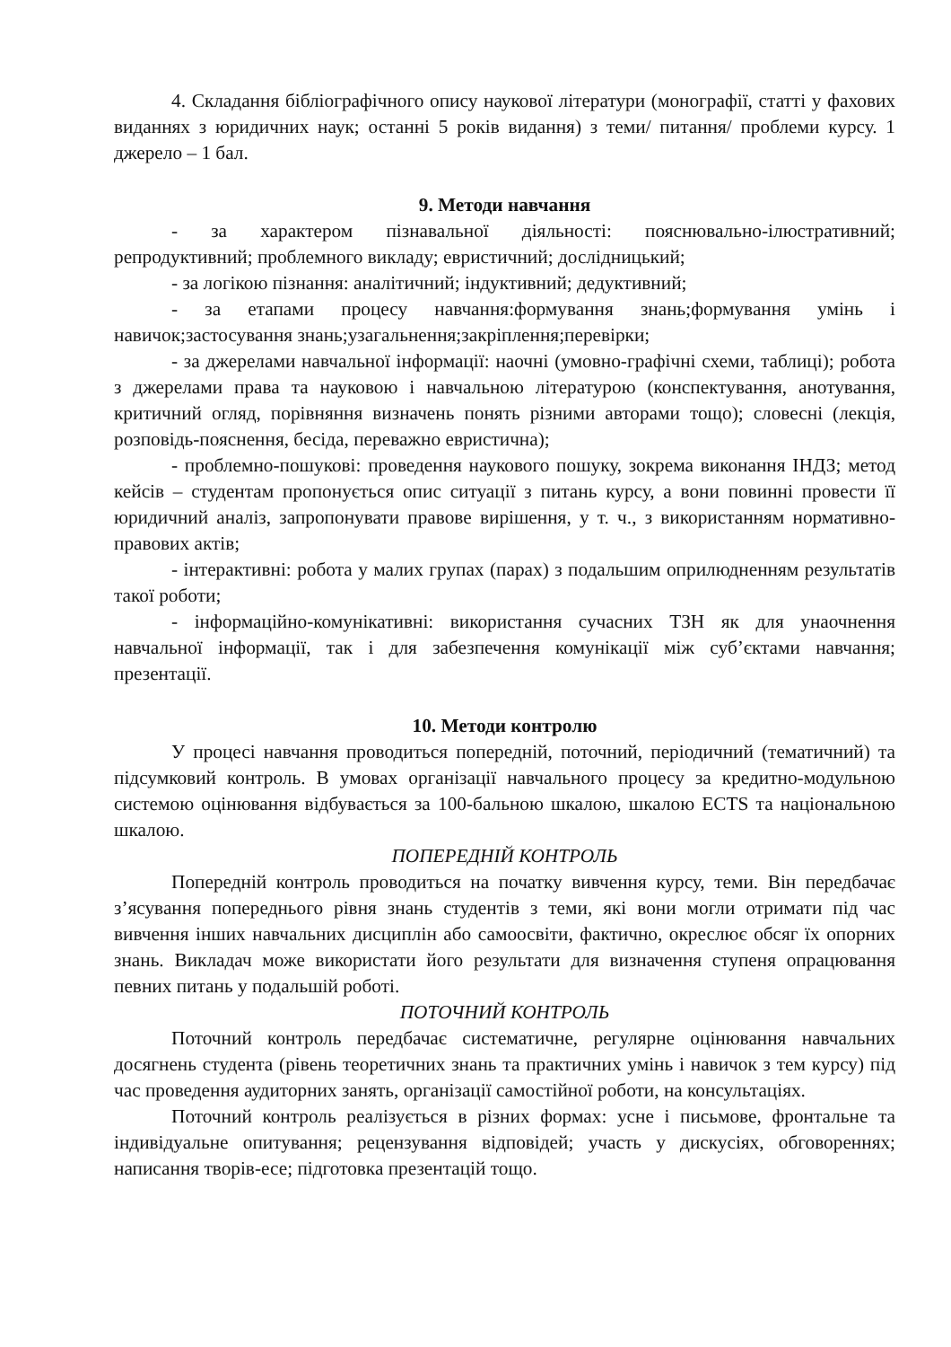4. Складання бібліографічного опису наукової літератури (монографії, статті у фахових виданнях з юридичних наук; останні 5 років видання) з теми/ питання/ проблеми курсу. 1 джерело – 1 бал.
9. Методи навчання
- за характером пізнавальної діяльності: пояснювально-ілюстративний; репродуктивний; проблемного викладу; евристичний; дослідницький;
- за логікою пізнання: аналітичний; індуктивний; дедуктивний;
- за етапами процесу навчання:формування знань;формування умінь і навичок;застосування знань;узагальнення;закріплення;перевірки;
- за джерелами навчальної інформації: наочні (умовно-графічні схеми, таблиці); робота з джерелами права та науковою і навчальною літературою (конспектування, анотування, критичний огляд, порівняння визначень понять різними авторами тощо); словесні (лекція, розповідь-пояснення, бесіда, переважно евристична);
- проблемно-пошукові: проведення наукового пошуку, зокрема виконання ІНДЗ; метод кейсів – студентам пропонується опис ситуації з питань курсу, а вони повинні провести її юридичний аналіз, запропонувати правове вирішення, у т. ч., з використанням нормативно-правових актів;
- інтерактивні: робота у малих групах (парах) з подальшим оприлюдненням результатів такої роботи;
- інформаційно-комунікативні: використання сучасних ТЗН як для унаочнення навчальної інформації, так і для забезпечення комунікації між суб’єктами навчання; презентації.
10. Методи контролю
У процесі навчання проводиться попередній, поточний, періодичний (тематичний) та підсумковий контроль. В умовах організації навчального процесу за кредитно-модульною системою оцінювання відбувається за 100-бальною шкалою, шкалою ECTS та національною шкалою.
ПОПЕРЕДНІЙ КОНТРОЛЬ
Попередній контроль проводиться на початку вивчення курсу, теми. Він передбачає з’ясування попереднього рівня знань студентів з теми, які вони могли отримати під час вивчення інших навчальних дисциплін або самоосвіти, фактично, окреслює обсяг їх опорних знань. Викладач може використати його результати для визначення ступеня опрацювання певних питань у подальшій роботі.
ПОТОЧНИЙ КОНТРОЛЬ
Поточний контроль передбачає систематичне, регулярне оцінювання навчальних досягнень студента (рівень теоретичних знань та практичних умінь і навичок з тем курсу) під час проведення аудиторних занять, організації самостійної роботи, на консультаціях.
Поточний контроль реалізується в різних формах: усне і письмове, фронтальне та індивідуальне опитування; рецензування відповідей; участь у дискусіях, обговореннях; написання творів-есе; підготовка презентацій тощо.